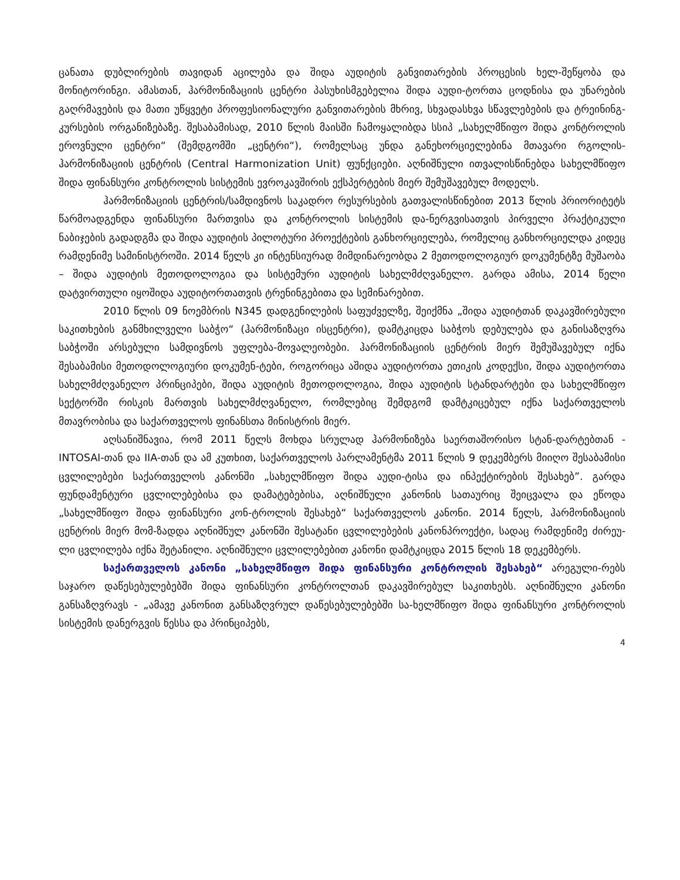ცანათა დუბლირების თავიდან აცილება და შიდა აუდიტის განვითარების პროცესის ხელ-შეწყობა და მონიტორინგი. ამასთან, ჰარმონიზაციის ცენტრი პასუხისმგებელია შიდა აუდი-ტორთა ცოდნისა და უნარების გაღრმავების და მათი უწყვეტი პროფესიონალური განვითარების მხრივ, სხვადასხვა სწავლებების და ტრეინინგ-კურსების ორგანიზებაზე. შესაბამისად, 2010 წლის მაისში ჩამოყალიბდა სსიპ „სახელმწიფო შიდა კონტროლის ეროვნული ცენტრი“ (შემდგომში „ცენტრი“), რომელსაც უნდა განეხორციელებინა მთავარი რგოლის-ჰარმონიზაციის ცენტრის (Central Harmonization Unit) ფუნქციები. აღნიშნული ითვალისწინებდა სახელმწიფო შიდა ფინანსური კონტროლის სისტემის ევროკავშირის ექსპერტების მიერ შემუშავებულ მოდელს.
ჰარმონიზაციის ცენტრის/სამდივნოს საკადრო რესურსების გათვალისწინებით 2013 წლის პრიორიტეტს წარმოადგენდა ფინანსური მართვისა და კონტროლის სისტემის და-ნერგვისათვის პირველი პრაქტიკული ნაბიჯების გადადგმა და შიდა აუდიტის პილოტური პროექტების განხორციელება, რომელიც განხორციელდა კიდეც რამდენიმე სამინისტროში. 2014 წელს კი ინტენსიურად მიმდინარეობდა 2 მეთოდოლოგიურ დოკუმენტზე მუშაობა – შიდა აუდიტის მეთოდოლოგია და სისტემური აუდიტის სახელმძღვანელო. გარდა ამისა, 2014 წელი დატვირთული იყოშიდა აუდიტორთათვის ტრენინგებითა და სემინარებით.
2010 წლის 09 ნოემბრის N345 დადგენილების საფუძველზე, შეიქმნა „შიდა აუდიტთან დაკავშირებული საკითხების განმხილველი საბჭო“ (ჰარმონიზაცი ისცენტრი), დამტკიცდა საბჭოს დებულება და განისაზღვრა საბჭოში არსებული სამდივნოს უფლება-მოვალეობები. ჰარმონიზაციის ცენტრის მიერ შემუშავებულ იქნა შესაბამისი მეთოდოლოგიური დოკუმენ-ტები, როგორიცა აშიდა აუდიტორთა ეთიკის კოდექსი, შიდა აუდიტორთა სახელმძღვანელო პრინციპები, შიდა აუდიტის მეთოდოლოგია, შიდა აუდიტის სტანდარტები და სახელმწიფო სექტორში რისკის მართვის სახელმძღვანელო, რომლებიც შემდგომ დამტკიცებულ იქნა საქართველოს მთავრობისა და საქართველოს ფინანსთა მინისტრის მიერ.
აღსანიშნავია, რომ 2011 წელს მოხდა სრულად ჰარმონიზება საერთაშორისო სტან-დარტებთან - INTOSAI-თან და IIA-თან და ამ კუთხით, საქართველოს პარლამენტმა 2011 წლის 9 დეკემბერს მიიღო შესაბამისი ცვლილებები საქართველოს კანონში „სახელმწიფო შიდა აუდი-ტისა და ინპექტირების შესახებ”. გარდა ფუნდამენტური ცვლილებებისა და დამატებებისა, აღნიშნული კანონის სათაურიც შეიცვალა და ეწოდა „სახელმწიფო შიდა ფინანსური კონ-ტროლის შესახებ“ საქართველოს კანონი. 2014 წელს, ჰარმონიზაციის ცენტრის მიერ მომ-ზადდა აღნიშნულ კანონში შესატანი ცვლილებების კანონპროექტი, სადაც რამდენიმე ძირეუ-ლი ცვლილება იქნა შეტანილი. აღნიშნული ცვლილებებით კანონი დამტკიცდა 2015 წლის 18 დეკემბერს.
საქართველოს კანონი „სახელმწიფო შიდა ფინანსური კონტროლის შესახებ“ არეგული-რებს საჯარო დაწესებულებებში შიდა ფინანსური კონტროლთან დაკავშირებულ საკითხებს. აღნიშნული კანონი განსაზღვრავს - „ამავე კანონით განსაზღვრულ დაწესებულებებში სა-ხელმწიფო შიდა ფინანსური კონტროლის სისტემის დანერგვის წესსა და პრინციპებს,
4